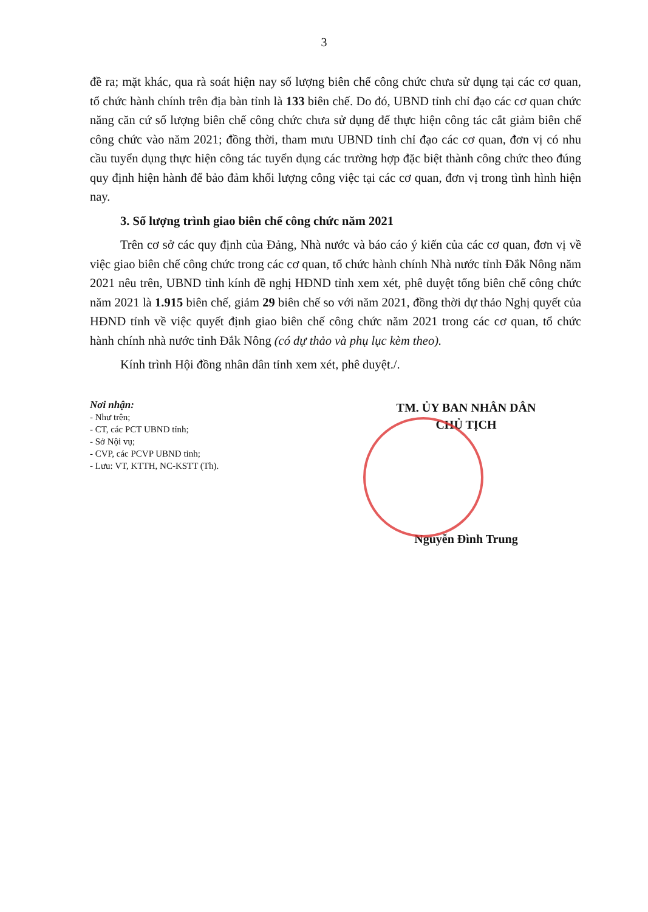3
đề ra; mặt khác, qua rà soát hiện nay số lượng biên chế công chức chưa sử dụng tại các cơ quan, tổ chức hành chính trên địa bàn tỉnh là 133 biên chế. Do đó, UBND tỉnh chỉ đạo các cơ quan chức năng căn cứ số lượng biên chế công chức chưa sử dụng để thực hiện công tác cắt giảm biên chế công chức vào năm 2021; đồng thời, tham mưu UBND tỉnh chỉ đạo các cơ quan, đơn vị có nhu cầu tuyển dụng thực hiện công tác tuyển dụng các trường hợp đặc biệt thành công chức theo đúng quy định hiện hành để bảo đảm khối lượng công việc tại các cơ quan, đơn vị trong tình hình hiện nay.
3. Số lượng trình giao biên chế công chức năm 2021
Trên cơ sở các quy định của Đảng, Nhà nước và báo cáo ý kiến của các cơ quan, đơn vị về việc giao biên chế công chức trong các cơ quan, tổ chức hành chính Nhà nước tỉnh Đắk Nông năm 2021 nêu trên, UBND tỉnh kính đề nghị HĐND tỉnh xem xét, phê duyệt tổng biên chế công chức năm 2021 là 1.915 biên chế, giảm 29 biên chế so với năm 2021, đồng thời dự thảo Nghị quyết của HĐND tỉnh về việc quyết định giao biên chế công chức năm 2021 trong các cơ quan, tổ chức hành chính nhà nước tỉnh Đắk Nông (có dự thảo và phụ lục kèm theo).
Kính trình Hội đồng nhân dân tỉnh xem xét, phê duyệt./.
Nơi nhận:
- Như trên;
- CT, các PCT UBND tỉnh;
- Sở Nội vụ;
- CVP, các PCVP UBND tỉnh;
- Lưu: VT, KTTH, NC-KSTT (Th).
TM. ỦY BAN NHÂN DÂN
CHỦ TỊCH
Nguyễn Đình Trung